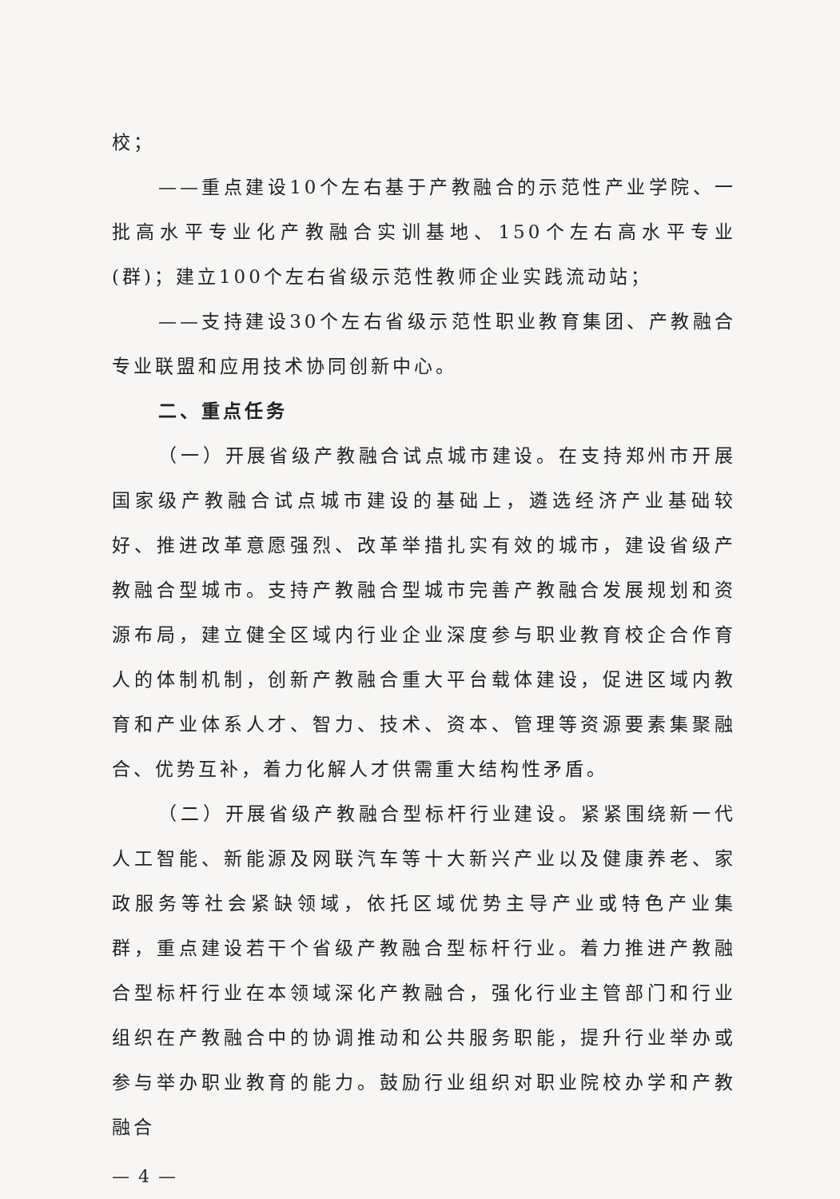校；
——重点建设10个左右基于产教融合的示范性产业学院、一批高水平专业化产教融合实训基地、150个左右高水平专业(群)；建立100个左右省级示范性教师企业实践流动站；
——支持建设30个左右省级示范性职业教育集团、产教融合专业联盟和应用技术协同创新中心。
二、重点任务
（一）开展省级产教融合试点城市建设。在支持郑州市开展国家级产教融合试点城市建设的基础上，遴选经济产业基础较好、推进改革意愿强烈、改革举措扎实有效的城市，建设省级产教融合型城市。支持产教融合型城市完善产教融合发展规划和资源布局，建立健全区域内行业企业深度参与职业教育校企合作育人的体制机制，创新产教融合重大平台载体建设，促进区域内教育和产业体系人才、智力、技术、资本、管理等资源要素集聚融合、优势互补，着力化解人才供需重大结构性矛盾。
（二）开展省级产教融合型标杆行业建设。紧紧围绕新一代人工智能、新能源及网联汽车等十大新兴产业以及健康养老、家政服务等社会紧缺领域，依托区域优势主导产业或特色产业集群，重点建设若干个省级产教融合型标杆行业。着力推进产教融合型标杆行业在本领域深化产教融合，强化行业主管部门和行业组织在产教融合中的协调推动和公共服务职能，提升行业举办或参与举办职业教育的能力。鼓励行业组织对职业院校办学和产教融合
— 4 —